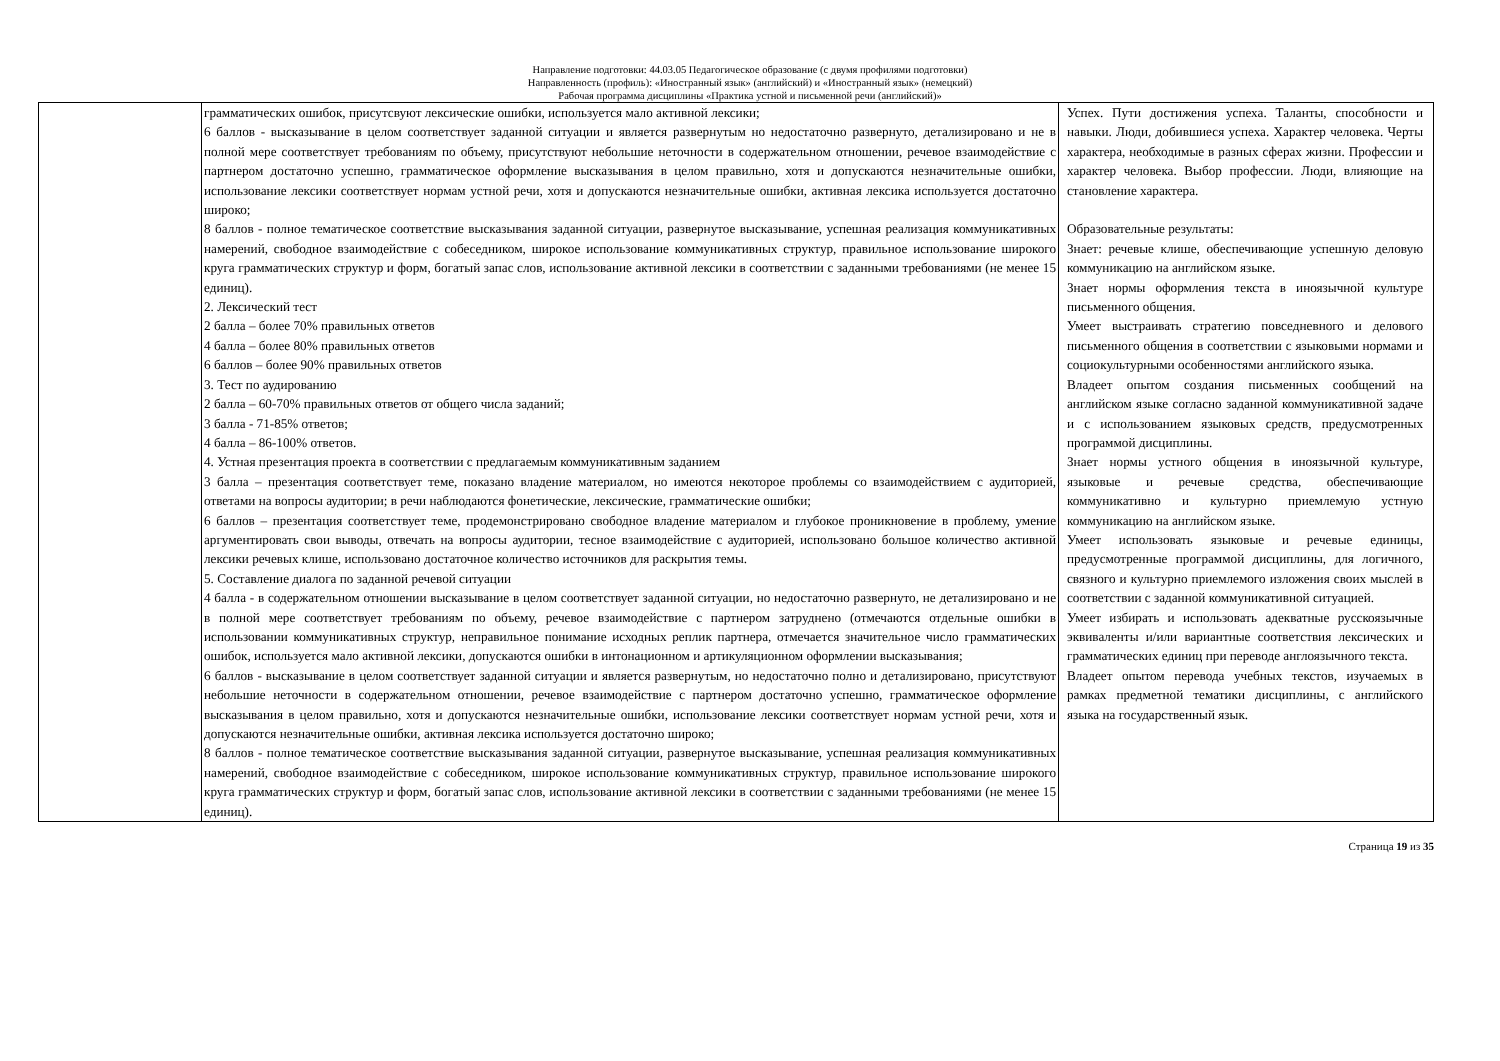Направление подготовки: 44.03.05 Педагогическое образование (с двумя профилями подготовки)
Направленность (профиль): «Иностранный язык» (английский) и «Иностранный язык» (немецкий)
Рабочая программа дисциплины «Практика устной и письменной речи (английский)»
| | грамматических ошибок, присутсвуют лексические ошибки, используется мало активной лексики; 6 баллов - высказывание в целом соответствует заданной ситуации и является развернутым но недостаточно развернуто, детализировано и не в полной мере соответствует требованиям по объему, присутствуют небольшие неточности в содержательном отношении, речевое взаимодействие с партнером достаточно успешно, грамматическое оформление высказывания в целом правильно, хотя и допускаются незначительные ошибки, использование лексики соответствует нормам устной речи, хотя и допускаются незначительные ошибки, активная лексика используется достаточно широко; 8 баллов - полное тематическое соответствие высказывания заданной ситуации, развернутое высказывание, успешная реализация коммуникативных намерений, свободное взаимодействие с собеседником, широкое использование коммуникативных структур, правильное использование широкого круга грамматических структур и форм, богатый запас слов, использование активной лексики в соответствии с заданными требованиями (не менее 15 единиц). 2. Лексический тест 2 балла – более 70% правильных ответов 4 балла – более 80% правильных ответов 6 баллов – более 90% правильных ответов 3. Тест по аудированию 2 балла – 60-70% правильных ответов от общего числа заданий; 3 балла - 71-85% ответов; 4 балла – 86-100% ответов. 4. Устная презентация проекта в соответствии с предлагаемым коммуникативным заданием 3 балла – презентация соответствует теме, показано владение материалом, но имеются некоторое проблемы со взаимодействием с аудиторией, ответами на вопросы аудитории; в речи наблюдаются фонетические, лексические, грамматические ошибки; 6 баллов – презентация соответствует теме, продемонстрировано свободное владение материалом и глубокое проникновение в проблему, умение аргументировать свои выводы, отвечать на вопросы аудитории, тесное взаимодействие с аудиторией, использовано большое количество активной лексики речевых клише, использовано достаточное количество источников для раскрытия темы. 5. Составление диалога по заданной речевой ситуации 4 балла - в содержательном отношении высказывание в целом соответствует заданной ситуации, но недостаточно развернуто, не детализировано и не в полной мере соответствует требованиям по объему, речевое взаимодействие с партнером затруднено (отмечаются отдельные ошибки в использовании коммуникативных структур, неправильное понимание исходных реплик партнера, отмечается значительное число грамматических ошибок, используется мало активной лексики, допускаются ошибки в интонационном и артикуляционном оформлении высказывания; 6 баллов - высказывание в целом соответствует заданной ситуации и является развернутым, но недостаточно полно и детализировано, присутствуют небольшие неточности в содержательном отношении, речевое взаимодействие с партнером достаточно успешно, грамматическое оформление высказывания в целом правильно, хотя и допускаются незначительные ошибки, использование лексики соответствует нормам устной речи, хотя и допускаются незначительные ошибки, активная лексика используется достаточно широко; 8 баллов - полное тематическое соответствие высказывания заданной ситуации, развернутое высказывание, успешная реализация коммуникативных намерений, свободное взаимодействие с собеседником, широкое использование коммуникативных структур, правильное использование широкого круга грамматических структур и форм, богатый запас слов, использование активной лексики в соответствии с заданными требованиями (не менее 15 единиц). | Успех. Пути достижения успеха. Таланты, способности и навыки. Люди, добившиеся успеха. Характер человека. Черты характера, необходимые в разных сферах жизни. Профессии и характер человека. Выбор профессии. Люди, влияющие на становление характера. Образовательные результаты: Знает: речевые клише, обеспечивающие успешную деловую коммуникацию на английском языке. Знает нормы оформления текста в иноязычной культуре письменного общения. Умеет выстраивать стратегию повседневного и делового письменного общения в соответствии с языковыми нормами и социокультурными особенностями английского языка. Владеет опытом создания письменных сообщений на английском языке согласно заданной коммуникативной задаче и с использованием языковых средств, предусмотренных программой дисциплины. Знает нормы устного общения в иноязычной культуре, языковые и речевые средства, обеспечивающие коммуникативно и культурно приемлемую устную коммуникацию на английском языке. Умеет использовать языковые и речевые единицы, предусмотренные программой дисциплины, для логичного, связного и культурно приемлемого изложения своих мыслей в соответствии с заданной коммуникативной ситуацией. Умеет избирать и использовать адекватные русскоязычные эквиваленты и/или вариантные соответствия лексических и грамматических единиц при переводе англоязычного текста. Владеет опытом перевода учебных текстов, изучаемых в рамках предметной тематики дисциплины, с английского языка на государственный язык. |
Страница 19 из 35